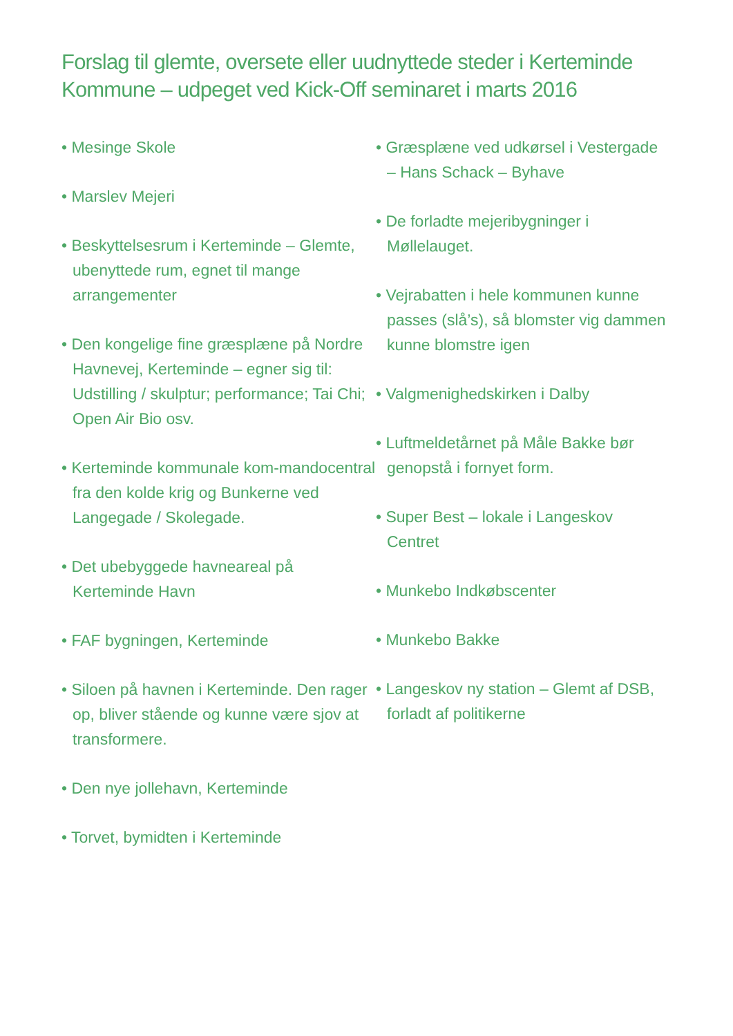Forslag til glemte, oversete eller uudnyttede steder i Kerteminde Kommune – udpeget ved Kick-Off seminaret i marts 2016
• Mesinge Skole
• Marslev Mejeri
• Beskyttelsesrum i Kerteminde – Glemte, ubenyttede rum, egnet til mange arrangementer
• Den kongelige fine græsplæne på Nordre Havnevej, Kerteminde – egner sig til: Udstilling / skulptur; performance; Tai Chi; Open Air Bio osv.
• Kerteminde kommunale kom-mandocentral fra den kolde krig og Bunkerne ved Langegade / Skolegade.
• Det ubebyggede havneareal på Kerteminde Havn
• FAF bygningen, Kerteminde
• Siloen på havnen i Kerteminde. Den rager op, bliver stående og kunne være sjov at transformere.
• Den nye jollehavn, Kerteminde
• Torvet, bymidten i Kerteminde
• Græsplæne ved udkørsel i Vestergade – Hans Schack – Byhave
• De forladte mejeribygninger i Møllelauget.
• Vejrabatten i hele kommunen kunne passes (slå’s), så blomster vig dammen kunne blomstre igen
• Valgmenighedskirken i Dalby
• Luftmeldetårnet på Måle Bakke bør genopstå i fornyet form.
• Super Best – lokale i Langeskov Centret
• Munkebo Indkøbscenter
• Munkebo Bakke
• Langeskov ny station – Glemt af DSB, forladt af politikerne